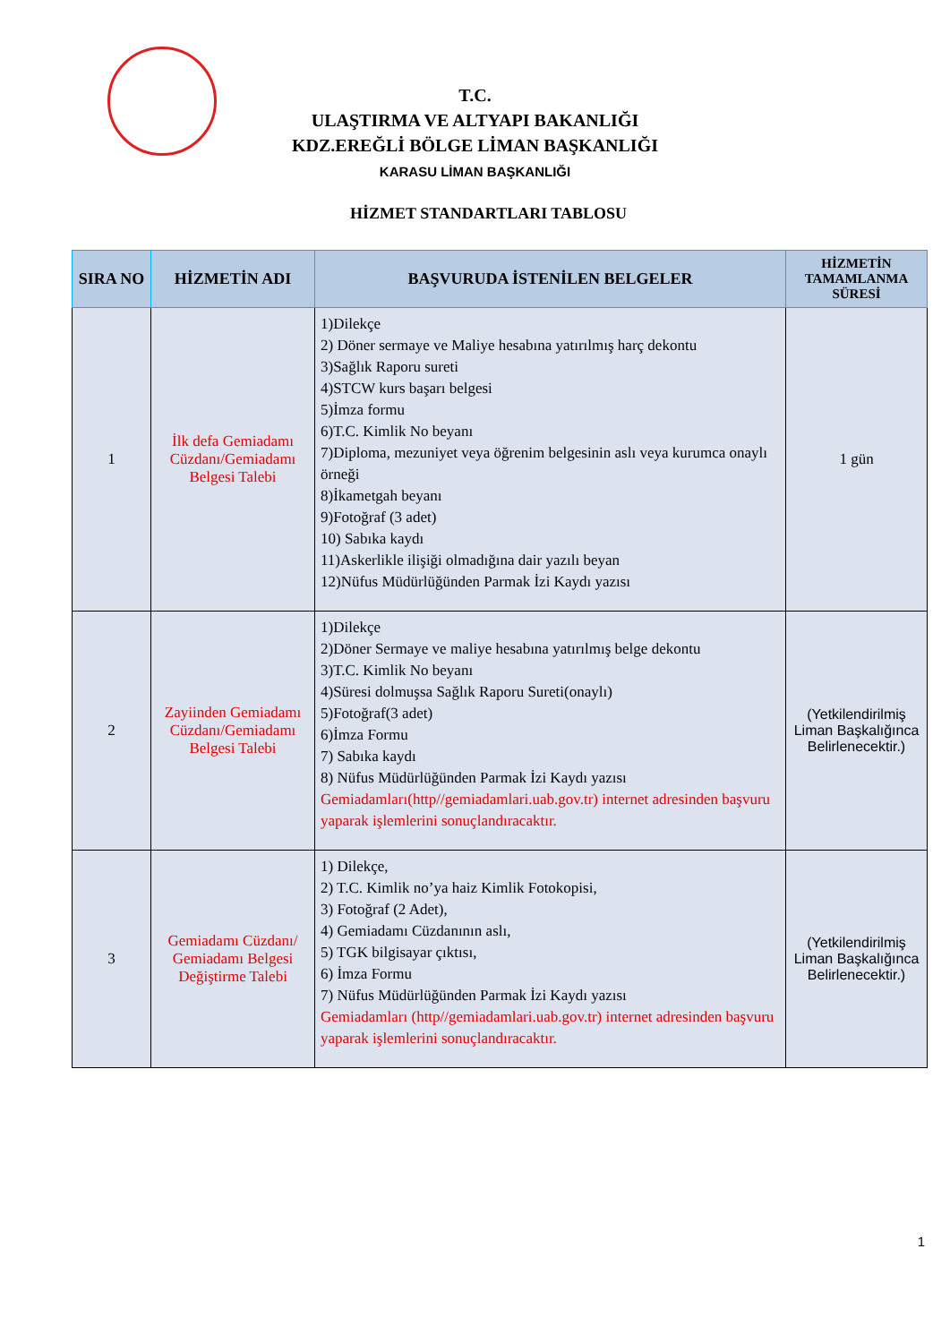T.C.
ULAŞTIRMA VE ALTYAPI BAKANLIĞI
KDZ.EREĞLİ BÖLGE LİMAN BAŞKANLIĞI
KARASU LİMAN BAŞKANLIĞI
HİZMET STANDARTLARI TABLOSU
| SIRA NO | HİZMETİN ADI | BAŞVURUDA İSTENİLEN BELGELER | HİZMETİN TAMAMLANMA SÜRESİ |
| --- | --- | --- | --- |
| 1 | İlk defa Gemiadamı Cüzdanı/Gemiadamı Belgesi Talebi | 1)Dilekçe 2) Döner sermaye ve Maliye hesabına yatırılmış harç dekontu 3)Sağlık Raporu sureti 4)STCW kurs başarı belgesi 5)İmza formu 6)T.C. Kimlik No beyanı 7)Diploma, mezuniyet veya öğrenim belgesinin aslı veya kurumca onaylı örneği 8)İkametgah beyanı 9)Fotoğraf (3 adet) 10) Sabıka kaydı 11)Askerlikle ilişiği olmadığına dair yazılı beyan 12)Nüfus Müdürlüğünden Parmak İzi Kaydı yazısı | 1 gün |
| 2 | Zayiinden Gemiadamı Cüzdanı/Gemiadamı Belgesi Talebi | 1)Dilekçe 2)Döner Sermaye ve maliye hesabına yatırılmış belge dekontu 3)T.C. Kimlik No beyanı 4)Süresi dolmuşsa Sağlık Raporu Sureti(onaylı) 5)Fotoğraf(3 adet) 6)İmza Formu 7) Sabıka kaydı 8) Nüfus Müdürlüğünden Parmak İzi Kaydı yazısı Gemiadamları(http//gemiadamlari.uab.gov.tr) internet adresinden başvuru yaparak işlemlerini sonuçlandıracaktır. | (Yetkilendirilmiş Liman Başkalığınca Belirlenecektir.) |
| 3 | Gemiadamı Cüzdanı/ Gemiadamı Belgesi Değiştirme Talebi | 1) Dilekçe, 2) T.C. Kimlik no’ya haiz Kimlik Fotokopisi, 3) Fotoğraf (2 Adet), 4) Gemiadamı Cüzdanının aslı, 5) TGK bilgisayar çıktısı, 6) İmza Formu 7) Nüfus Müdürlüğünden Parmak İzi Kaydı yazısı Gemiadamları (http//gemiadamlari.uab.gov.tr) internet adresinden başvuru yaparak işlemlerini sonuçlandıracaktır. | (Yetkilendirilmiş Liman Başkalığınca Belirlenecektir.) |
1